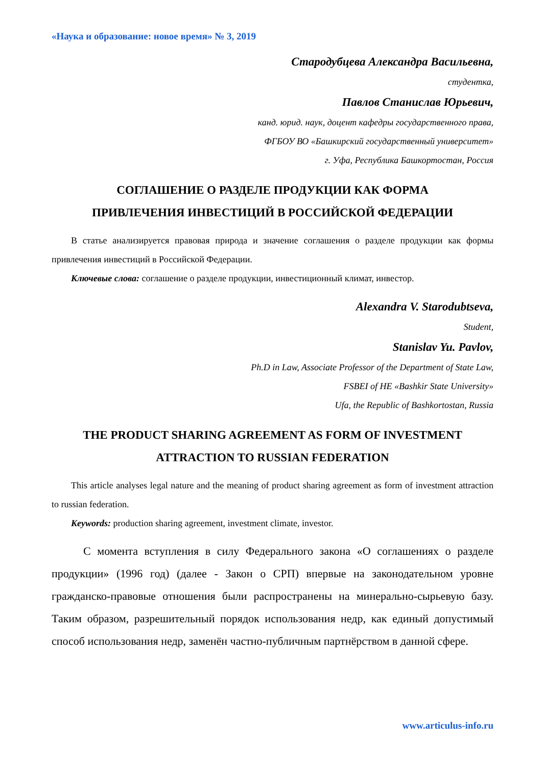«Наука и образование: новое время» № 3, 2019
Стародубцева Александра Васильевна,
студентка,
Павлов Станислав Юрьевич,
канд. юрид. наук, доцент кафедры государственного права,
ФГБОУ ВО «Башкирский государственный университет»
г. Уфа, Республика Башкортостан, Россия
СОГЛАШЕНИЕ О РАЗДЕЛЕ ПРОДУКЦИИ КАК ФОРМА
ПРИВЛЕЧЕНИЯ ИНВЕСТИЦИЙ В РОССИЙСКОЙ ФЕДЕРАЦИИ
В статье анализируется правовая природа и значение соглашения о разделе продукции как формы привлечения инвестиций в Российской Федерации.
Ключевые слова: соглашение о разделе продукции, инвестиционный климат, инвестор.
Alexandra V. Starodubtseva,
Student,
Stanislav Yu. Pavlov,
Ph.D in Law, Associate Professor of the Department of State Law,
FSBEI of HE «Bashkir State University»
Ufa, the Republic of Bashkortostan, Russia
THE PRODUCT SHARING AGREEMENT AS FORM OF INVESTMENT
ATTRACTION TO RUSSIAN FEDERATION
This article analyses legal nature and the meaning of product sharing agreement as form of investment attraction to russian federation.
Keywords: production sharing agreement, investment climate, investor.
С момента вступления в силу Федерального закона «О соглашениях о разделе продукции» (1996 год) (далее - Закон о СРП) впервые на законодательном уровне гражданско-правовые отношения были распространены на минерально-сырьевую базу. Таким образом, разрешительный порядок использования недр, как единый допустимый способ использования недр, заменён частно-публичным партнёрством в данной сфере.
www.articulus-info.ru